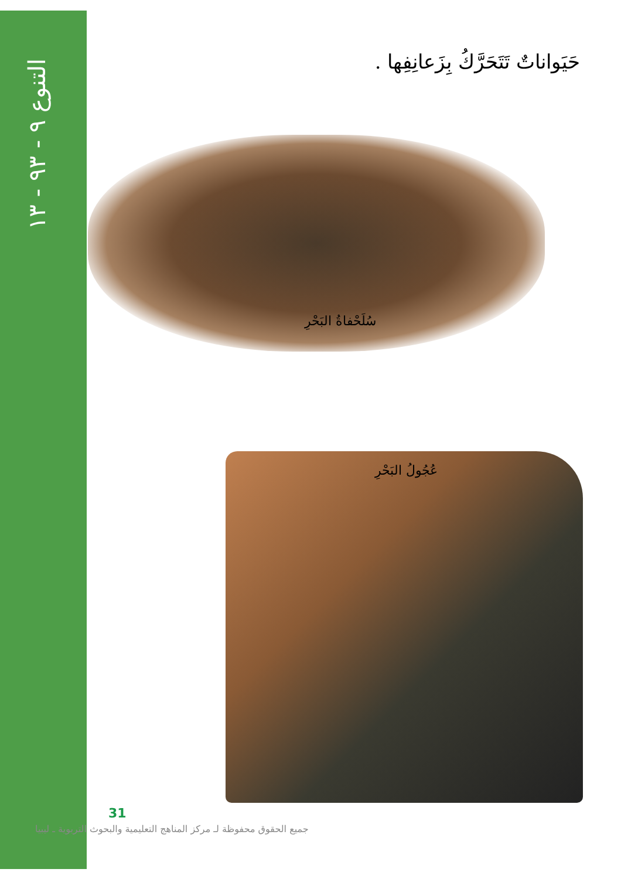التنوع ٩ - ٩٣ - ١٣
حَيَواناتٌ تَتَحَرَّكُ بِزَعانِفِها .
سُلَحْفاةُ البَحْرِ
عُجُولُ البَحْرِ
31
جميع الحقوق محفوظة لـ مركز المناهج التعليمية والبحوث التربوية ـ ليبيا